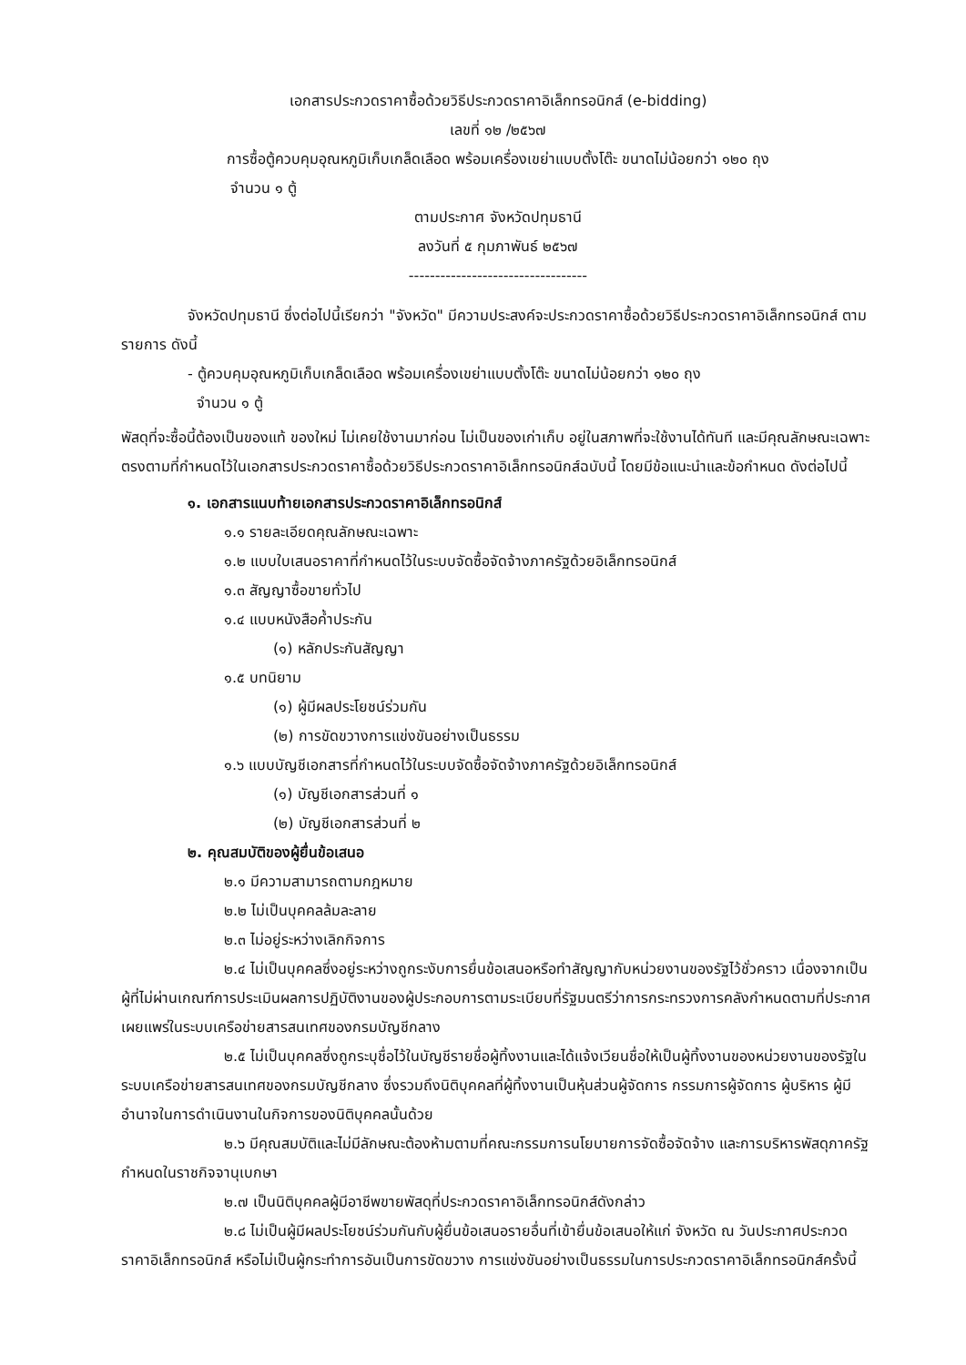เอกสารประกวดราคาซื้อด้วยวิธีประกวดราคาอิเล็กทรอนิกส์ (e-bidding)
เลขที่ ๑๒ /๒๕๖๗
การซื้อตู้ควบคุมอุณหภูมิเก็บเกล็ดเลือด พร้อมเครื่องเขย่าแบบตั้งโต๊ะ ขนาดไม่น้อยกว่า ๑๒๐ ถุง
จำนวน ๑ ตู้
ตามประกาศ จังหวัดปทุมธานี
ลงวันที่ ๕ กุมภาพันธ์ ๒๕๖๗
----------------------------------
จังหวัดปทุมธานี ซึ่งต่อไปนี้เรียกว่า "จังหวัด" มีความประสงค์จะประกวดราคาซื้อด้วยวิธีประกวดราคาอิเล็กทรอนิกส์ ตามรายการ ดังนี้
- ตู้ควบคุมอุณหภูมิเก็บเกล็ดเลือด พร้อมเครื่องเขย่าแบบตั้งโต๊ะ ขนาดไม่น้อยกว่า ๑๒๐ ถุง
จำนวน ๑ ตู้
พัสดุที่จะซื้อนี้ต้องเป็นของแท้ ของใหม่ ไม่เคยใช้งานมาก่อน ไม่เป็นของเก่าเก็บ อยู่ในสภาพที่จะใช้งานได้ทันที และมีคุณลักษณะเฉพาะตรงตามที่กำหนดไว้ในเอกสารประกวดราคาซื้อด้วยวิธีประกวดราคาอิเล็กทรอนิกส์ฉบับนี้ โดยมีข้อแนะนำและข้อกำหนด ดังต่อไปนี้
๑. เอกสารแนบท้ายเอกสารประกวดราคาอิเล็กทรอนิกส์
๑.๑ รายละเอียดคุณลักษณะเฉพาะ
๑.๒ แบบใบเสนอราคาที่กำหนดไว้ในระบบจัดซื้อจัดจ้างภาครัฐด้วยอิเล็กทรอนิกส์
๑.๓ สัญญาซื้อขายทั่วไป
๑.๔ แบบหนังสือค้ำประกัน
(๑) หลักประกันสัญญา
๑.๕ บทนิยาม
(๑) ผู้มีผลประโยชน์ร่วมกัน
(๒) การขัดขวางการแข่งขันอย่างเป็นธรรม
๑.๖ แบบบัญชีเอกสารที่กำหนดไว้ในระบบจัดซื้อจัดจ้างภาครัฐด้วยอิเล็กทรอนิกส์
(๑) บัญชีเอกสารส่วนที่ ๑
(๒) บัญชีเอกสารส่วนที่ ๒
๒. คุณสมบัติของผู้ยื่นข้อเสนอ
๒.๑ มีความสามารถตามกฎหมาย
๒.๒ ไม่เป็นบุคคลล้มละลาย
๒.๓ ไม่อยู่ระหว่างเลิกกิจการ
๒.๔ ไม่เป็นบุคคลซึ่งอยู่ระหว่างถูกระงับการยื่นข้อเสนอหรือทำสัญญากับหน่วยงานของรัฐไว้ชั่วคราว เนื่องจากเป็นผู้ที่ไม่ผ่านเกณฑ์การประเมินผลการปฏิบัติงานของผู้ประกอบการตามระเบียบที่รัฐมนตรีว่าการกระทรวงการคลังกำหนดตามที่ประกาศเผยแพร่ในระบบเครือข่ายสารสนเทศของกรมบัญชีกลาง
๒.๕ ไม่เป็นบุคคลซึ่งถูกระบุชื่อไว้ในบัญชีรายชื่อผู้ทิ้งงานและได้แจ้งเวียนชื่อให้เป็นผู้ทิ้งงานของหน่วยงานของรัฐในระบบเครือข่ายสารสนเทศของกรมบัญชีกลาง ซึ่งรวมถึงนิติบุคคลที่ผู้ทิ้งงานเป็นหุ้นส่วนผู้จัดการ กรรมการผู้จัดการ ผู้บริหาร ผู้มีอำนาจในการดำเนินงานในกิจการของนิติบุคคลนั้นด้วย
๒.๖ มีคุณสมบัติและไม่มีลักษณะต้องห้ามตามที่คณะกรรมการนโยบายการจัดซื้อจัดจ้าง และการบริหารพัสดุภาครัฐกำหนดในราชกิจจานุเบกษา
๒.๗ เป็นนิติบุคคลผู้มีอาชีพขายพัสดุที่ประกวดราคาอิเล็กทรอนิกส์ดังกล่าว
๒.๘ ไม่เป็นผู้มีผลประโยชน์ร่วมกันกับผู้ยื่นข้อเสนอรายอื่นที่เข้ายื่นข้อเสนอให้แก่ จังหวัด ณ วันประกาศประกวดราคาอิเล็กทรอนิกส์ หรือไม่เป็นผู้กระทำการอันเป็นการขัดขวาง การแข่งขันอย่างเป็นธรรมในการประกวดราคาอิเล็กทรอนิกส์ครั้งนี้